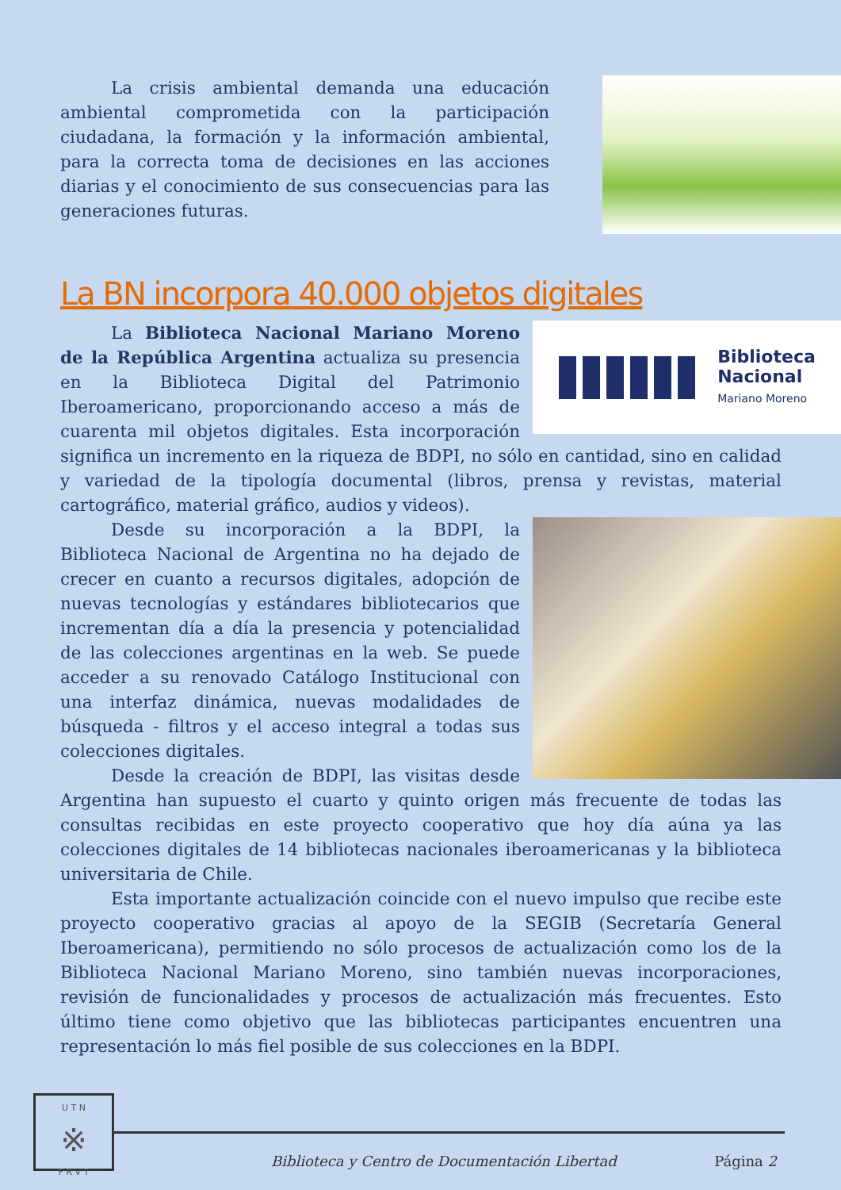La crisis ambiental demanda una educación ambiental comprometida con la participación ciudadana, la formación y la información ambiental, para la correcta toma de decisiones en las acciones diarias y el conocimiento de sus consecuencias para las generaciones futuras.
La BN incorpora 40.000 objetos digitales
Biblioteca
Nacional
Mariano Moreno
La Biblioteca Nacional Mariano Moreno de la República Argentina actualiza su presencia en la Biblioteca Digital del Patrimonio Iberoamericano, proporcionando acceso a más de cuarenta mil objetos digitales. Esta incorporación significa un incremento en la riqueza de BDPI, no sólo en cantidad, sino en calidad y variedad de la tipología documental (libros, prensa y revistas, material cartográfico, material gráfico, audios y videos).
Desde su incorporación a la BDPI, la Biblioteca Nacional de Argentina no ha dejado de crecer en cuanto a recursos digitales, adopción de nuevas tecnologías y estándares bibliotecarios que incrementan día a día la presencia y potencialidad de las colecciones argentinas en la web. Se puede acceder a su renovado Catálogo Institucional con una interfaz dinámica, nuevas modalidades de búsqueda - filtros y el acceso integral a todas sus colecciones digitales.
Desde la creación de BDPI, las visitas desde Argentina han supuesto el cuarto y quinto origen más frecuente de todas las consultas recibidas en este proyecto cooperativo que hoy día aúna ya las colecciones digitales de 14 bibliotecas nacionales iberoamericanas y la biblioteca universitaria de Chile.
Esta importante actualización coincide con el nuevo impulso que recibe este proyecto cooperativo gracias al apoyo de la SEGIB (Secretaría General Iberoamericana), permitiendo no sólo procesos de actualización como los de la Biblioteca Nacional Mariano Moreno, sino también nuevas incorporaciones, revisión de funcionalidades y procesos de actualización más frecuentes. Esto último tiene como objetivo que las bibliotecas participantes encuentren una representación lo más fiel posible de sus colecciones en la BDPI.
U T N
※
F R V T
Biblioteca y Centro de Documentación Libertad
Página 2